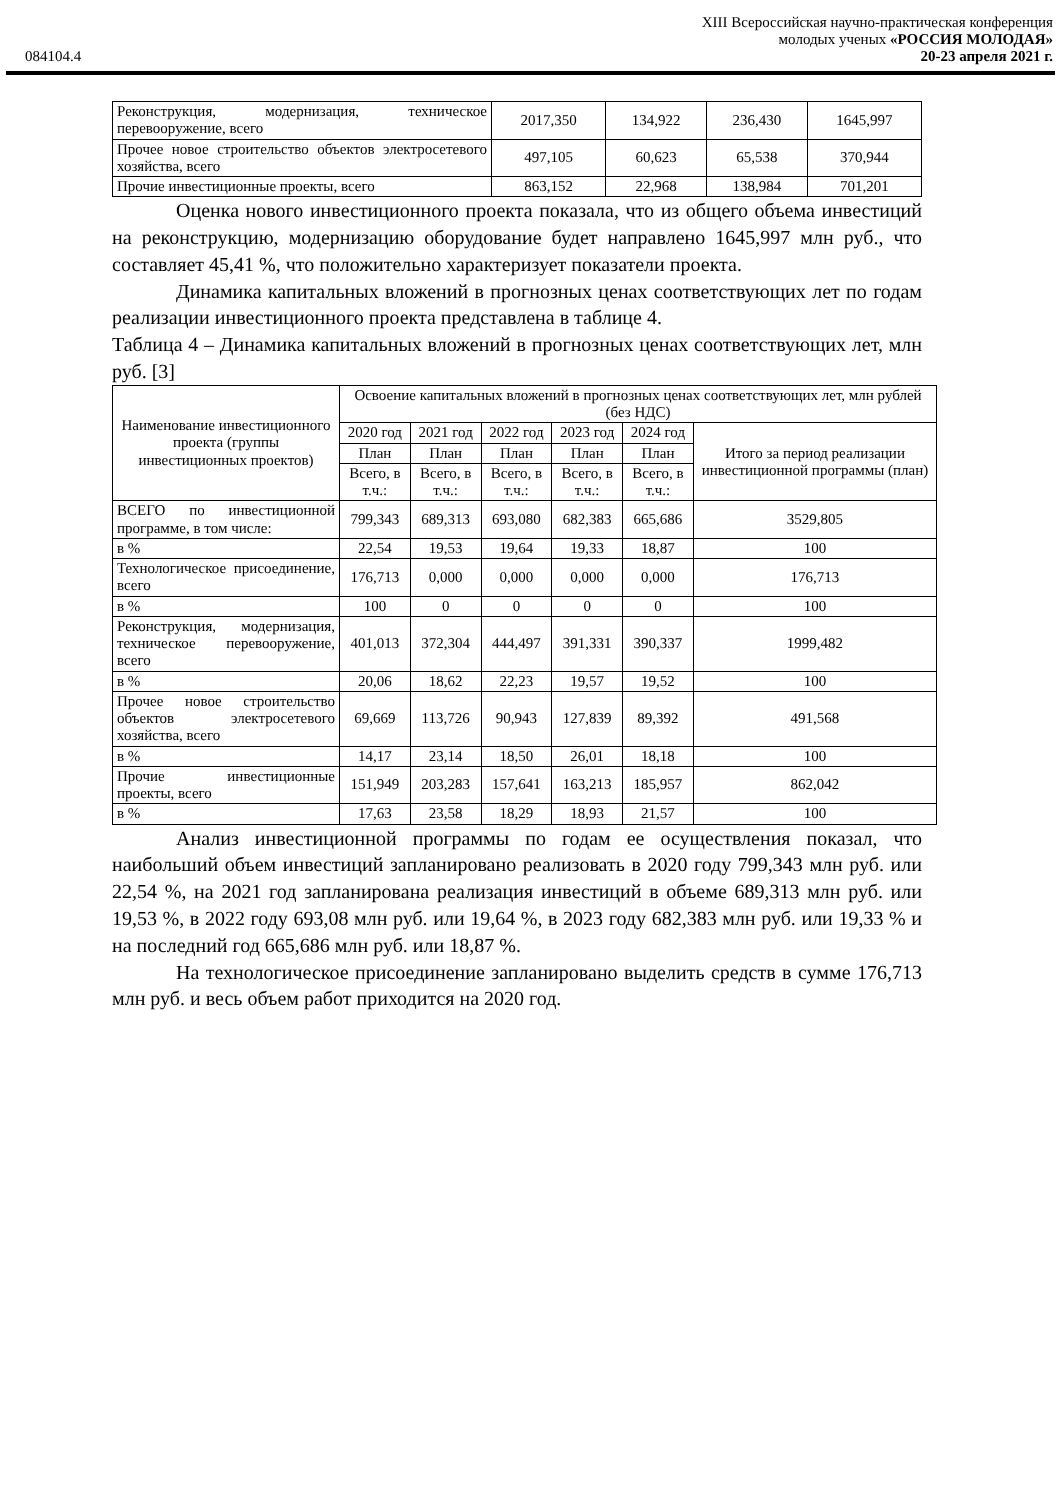XIII Всероссийская научно-практическая конференция
молодых ученых «РОССИЯ МОЛОДАЯ»
084104.4 20-23 апреля 2021 г.
| Реконструкция, модернизация, техническое перевооружение, всего | 2017,350 | 134,922 | 236,430 | 1645,997 |
| Прочее новое строительство объектов электросетевого хозяйства, всего | 497,105 | 60,623 | 65,538 | 370,944 |
| Прочие инвестиционные проекты, всего | 863,152 | 22,968 | 138,984 | 701,201 |
Оценка нового инвестиционного проекта показала, что из общего объема инвестиций на реконструкцию, модернизацию оборудование будет направлено 1645,997 млн руб., что составляет 45,41 %, что положительно характеризует показатели проекта.
Динамика капитальных вложений в прогнозных ценах соответствующих лет по годам реализации инвестиционного проекта представлена в таблице 4.
Таблица 4 – Динамика капитальных вложений в прогнозных ценах соответствующих лет, млн руб. [3]
| Наименование инвестиционного проекта (группы инвестиционных проектов) | Освоение капитальных вложений в прогнозных ценах соответствующих лет, млн рублей (без НДС) | | | | | |
| | 2020 год | 2021 год | 2022 год | 2023 год | 2024 год | Итого за период реализации инвестиционной программы (план) |
| | План | План | План | План | План | |
| | Всего, в т.ч.: | Всего, в т.ч.: | Всего, в т.ч.: | Всего, в т.ч.: | Всего, в т.ч.: | |
| ВСЕГО по инвестиционной программе, в том числе: | 799,343 | 689,313 | 693,080 | 682,383 | 665,686 | 3529,805 |
| в % | 22,54 | 19,53 | 19,64 | 19,33 | 18,87 | 100 |
| Технологическое присоединение, всего | 176,713 | 0,000 | 0,000 | 0,000 | 0,000 | 176,713 |
| в % | 100 | 0 | 0 | 0 | 0 | 100 |
| Реконструкция, модернизация, техническое перевооружение, всего | 401,013 | 372,304 | 444,497 | 391,331 | 390,337 | 1999,482 |
| в % | 20,06 | 18,62 | 22,23 | 19,57 | 19,52 | 100 |
| Прочее новое строительство объектов электросетевого хозяйства, всего | 69,669 | 113,726 | 90,943 | 127,839 | 89,392 | 491,568 |
| в % | 14,17 | 23,14 | 18,50 | 26,01 | 18,18 | 100 |
| Прочие инвестиционные проекты, всего | 151,949 | 203,283 | 157,641 | 163,213 | 185,957 | 862,042 |
| в % | 17,63 | 23,58 | 18,29 | 18,93 | 21,57 | 100 |
Анализ инвестиционной программы по годам ее осуществления показал, что наибольший объем инвестиций запланировано реализовать в 2020 году 799,343 млн руб. или 22,54 %, на 2021 год запланирована реализация инвестиций в объеме 689,313 млн руб. или 19,53 %, в 2022 году 693,08 млн руб. или 19,64 %, в 2023 году 682,383 млн руб. или 19,33 % и на последний год 665,686 млн руб. или 18,87 %.
На технологическое присоединение запланировано выделить средств в сумме 176,713 млн руб. и весь объем работ приходится на 2020 год.